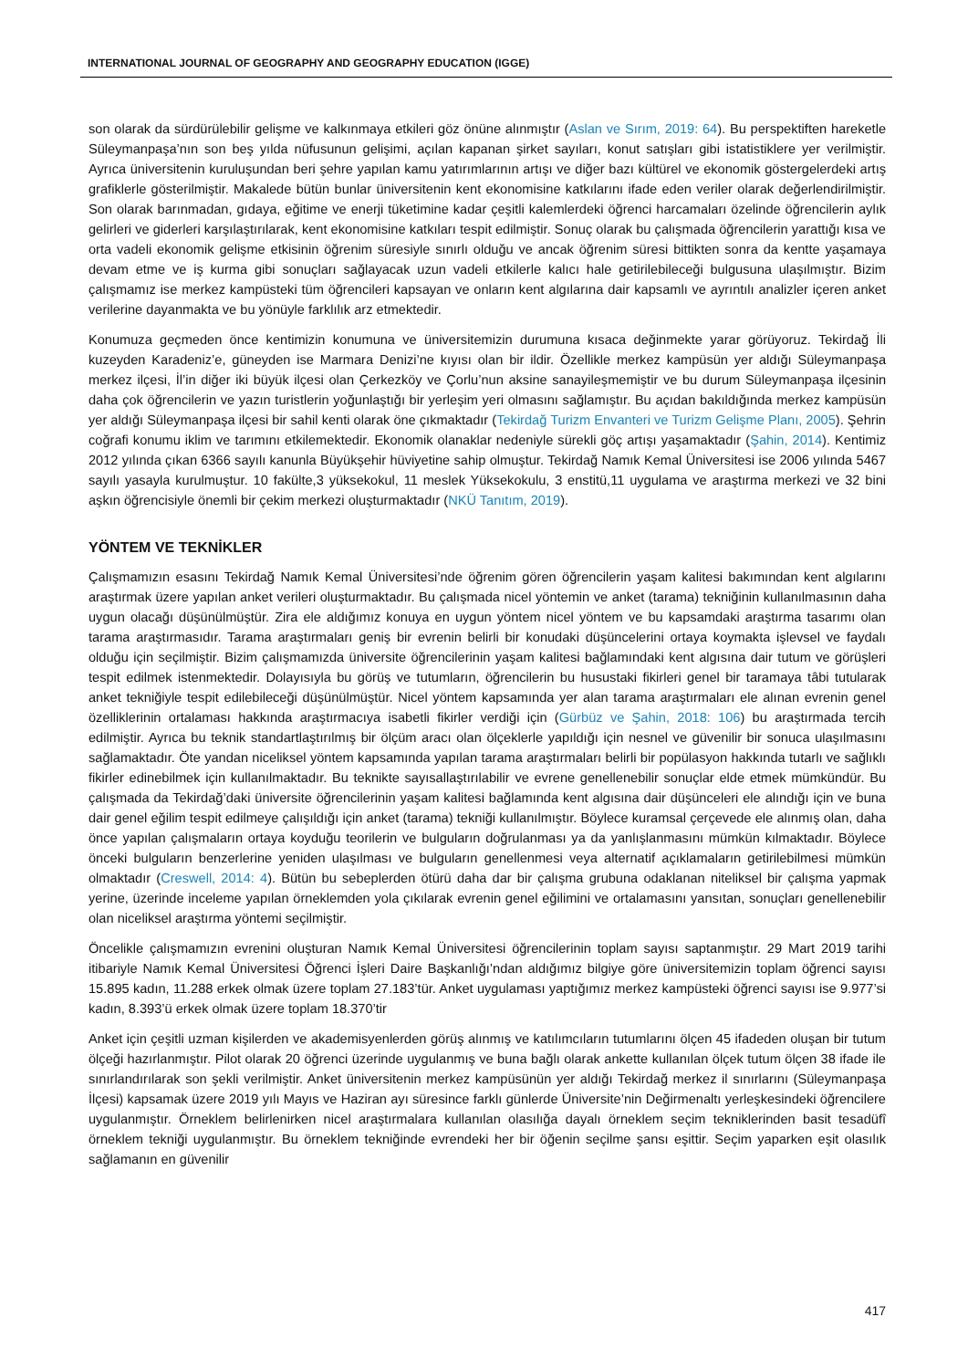INTERNATIONAL JOURNAL OF GEOGRAPHY AND GEOGRAPHY EDUCATION (IGGE)
son olarak da sürdürülebilir gelişme ve kalkınmaya etkileri göz önüne alınmıştır (Aslan ve Sırım, 2019: 64). Bu perspektiften hareketle Süleymanpaşa’nın son beş yılda nüfusunun gelişimi, açılan kapanan şirket sayıları, konut satışları gibi istatistiklere yer verilmiştir. Ayrıca üniversitenin kuruluşundan beri şehre yapılan kamu yatırımlarının artışı ve diğer bazı kültürel ve ekonomik göstergelerdeki artış grafiklerle gösterilmiştir. Makalede bütün bunlar üniversitenin kent ekonomisine katkılarını ifade eden veriler olarak değerlendirilmiştir. Son olarak barınmadan, gıdaya, eğitime ve enerji tüketimine kadar çeşitli kalemlerdeki öğrenci harcamaları özelinde öğrencilerin aylık gelirleri ve giderleri karşılaştırılarak, kent ekonomisine katkıları tespit edilmiştir. Sonuç olarak bu çalışmada öğrencilerin yarattığı kısa ve orta vadeli ekonomik gelişme etkisinin öğrenim süresiyle sınırlı olduğu ve ancak öğrenim süresi bittikten sonra da kentte yaşamaya devam etme ve iş kurma gibi sonuçları sağlayacak uzun vadeli etkilerle kalıcı hale getirilebileceği bulgusuna ulaşılmıştır. Bizim çalışmamız ise merkez kampüsteki tüm öğrencileri kapsayan ve onların kent algılarına dair kapsamlı ve ayrıntılı analizler içeren anket verilerine dayanmakta ve bu yönüyle farklılık arz etmektedir.
Konumuza geçmeden önce kentimizin konumuna ve üniversitemizin durumuna kısaca değinmekte yarar görüyoruz. Tekirdağ İli kuzeyden Karadeniz’e, güneyden ise Marmara Denizi’ne kıyısı olan bir ildir. Özellikle merkez kampüsün yer aldığı Süleymanpaşa merkez ilçesi, İl’in diğer iki büyük ilçesi olan Çerkezköy ve Çorlu’nun aksine sanayileşmemiştir ve bu durum Süleymanpaşa ilçesinin daha çok öğrencilerin ve yazın turistlerin yoğunlaştığı bir yerleşim yeri olmasını sağlamıştır. Bu açıdan bakıldığında merkez kampüsün yer aldığı Süleymanpaşa ilçesi bir sahil kenti olarak öne çıkmaktadır (Tekirdağ Turizm Envanteri ve Turizm Gelişme Planı, 2005). Şehrin coğrafi konumu iklim ve tarımını etkilemektedir. Ekonomik olanaklar nedeniyle sürekli göç artışı yaşamaktadır (Şahin, 2014). Kentimiz 2012 yılında çıkan 6366 sayılı kanunla Büyükşehir hüviyetine sahip olmuştur. Tekirdağ Namık Kemal Üniversitesi ise 2006 yılında 5467 sayılı yasayla kurulmuştur. 10 fakülte,3 yüksekokul, 11 meslek Yüksekokulu, 3 enstitü,11 uygulama ve araştırma merkezi ve 32 bini aşkın öğrencisiyle önemli bir çekim merkezi oluşturmaktadır (NKÜ Tanıtım, 2019).
YÖNTEM VE TEKNİKLER
Çalışmamızın esasını Tekirdağ Namık Kemal Üniversitesi’nde öğrenim gören öğrencilerin yaşam kalitesi bakımından kent algılarını araştırmak üzere yapılan anket verileri oluşturmaktadır. Bu çalışmada nicel yöntemin ve anket (tarama) tekniğinin kullanılmasının daha uygun olacağı düşünülmüştür. Zira ele aldığımız konuya en uygun yöntem nicel yöntem ve bu kapsamdaki araştırma tasarımı olan tarama araştırmasıdır. Tarama araştırmaları geniş bir evrenin belirli bir konudaki düşüncelerini ortaya koymakta işlevsel ve faydalı olduğu için seçilmiştir. Bizim çalışmamızda üniversite öğrencilerinin yaşam kalitesi bağlamındaki kent algısına dair tutum ve görüşleri tespit edilmek istenmektedir. Dolayısıyla bu görüş ve tutumların, öğrencilerin bu husustaki fikirleri genel bir taramaya tâbi tutularak anket tekniğiyle tespit edilebileceği düşünülmüştür. Nicel yöntem kapsamında yer alan tarama araştırmaları ele alınan evrenin genel özelliklerinin ortalaması hakkında araştırmacıya isabetli fikirler verdiği için (Gürbüz ve Şahin, 2018: 106) bu araştırmada tercih edilmiştir. Ayrıca bu teknik standartlaştırılmış bir ölçüm aracı olan ölçeklerle yapıldığı için nesnel ve güvenilir bir sonuca ulaşılmasını sağlamaktadır. Öte yandan niceliksel yöntem kapsamında yapılan tarama araştırmaları belirli bir popülasyon hakkında tutarlı ve sağlıklı fikirler edinebilmek için kullanılmaktadır. Bu teknikte sayısallaştırılabilir ve evrene genellenebilir sonuçlar elde etmek mümkündür. Bu çalışmada da Tekirdağ’daki üniversite öğrencilerinin yaşam kalitesi bağlamında kent algısına dair düşünceleri ele alındığı için ve buna dair genel eğilim tespit edilmeye çalışıldığı için anket (tarama) tekniği kullanılmıştır. Böylece kuramsal çerçevede ele alınmış olan, daha önce yapılan çalışmaların ortaya koyduğu teorilerin ve bulguların doğrulanması ya da yanlışlanmasını mümkün kılmaktadır. Böylece önceki bulguların benzerlerine yeniden ulaşılması ve bulguların genellenmesi veya alternatif açıklamaların getirilebilmesi mümkün olmaktadır (Creswell, 2014: 4). Bütün bu sebeplerden ötürü daha dar bir çalışma grubuna odaklanan niteliksel bir çalışma yapmak yerine, üzerinde inceleme yapılan örneklemden yola çıkılarak evrenin genel eğilimini ve ortalamasını yansıtan, sonuçları genellenebilir olan niceliksel araştırma yöntemi seçilmiştir.
Öncelikle çalışmamızın evrenini oluşturan Namık Kemal Üniversitesi öğrencilerinin toplam sayısı saptanmıştır. 29 Mart 2019 tarihi itibariyle Namık Kemal Üniversitesi Öğrenci İşleri Daire Başkanlığı’ndan aldığımız bilgiye göre üniversitemizin toplam öğrenci sayısı 15.895 kadın, 11.288 erkek olmak üzere toplam 27.183’tür. Anket uygulaması yaptığımız merkez kampüsteki öğrenci sayısı ise 9.977’si kadın, 8.393’ü erkek olmak üzere toplam 18.370’tir
Anket için çeşitli uzman kişilerden ve akademisyenlerden görüş alınmış ve katılımcıların tutumlarını ölçen 45 ifadeden oluşan bir tutum ölçeği hazırlanmıştır. Pilot olarak 20 öğrenci üzerinde uygulanmış ve buna bağlı olarak ankette kullanılan ölçek tutum ölçen 38 ifade ile sınırlandırılarak son şekli verilmiştir. Anket üniversitenin merkez kampüsünün yer aldığı Tekirdağ merkez il sınırlarını (Süleymanpaşa İlçesi) kapsamak üzere 2019 yılı Mayıs ve Haziran ayı süresince farklı günlerde Üniversite’nin Değirmenaltı yerleşkesindeki öğrencilere uygulanmıştır. Örneklem belirlenirken nicel araştırmalara kullanılan olasılığa dayalı örneklem seçim tekniklerinden basit tesadüfî örneklem tekniği uygulanmıştır. Bu örneklem tekniğinde evrendeki her bir öğenin seçilme şansı eşittir. Seçim yaparken eşit olasılık sağlamanın en güvenilir
417